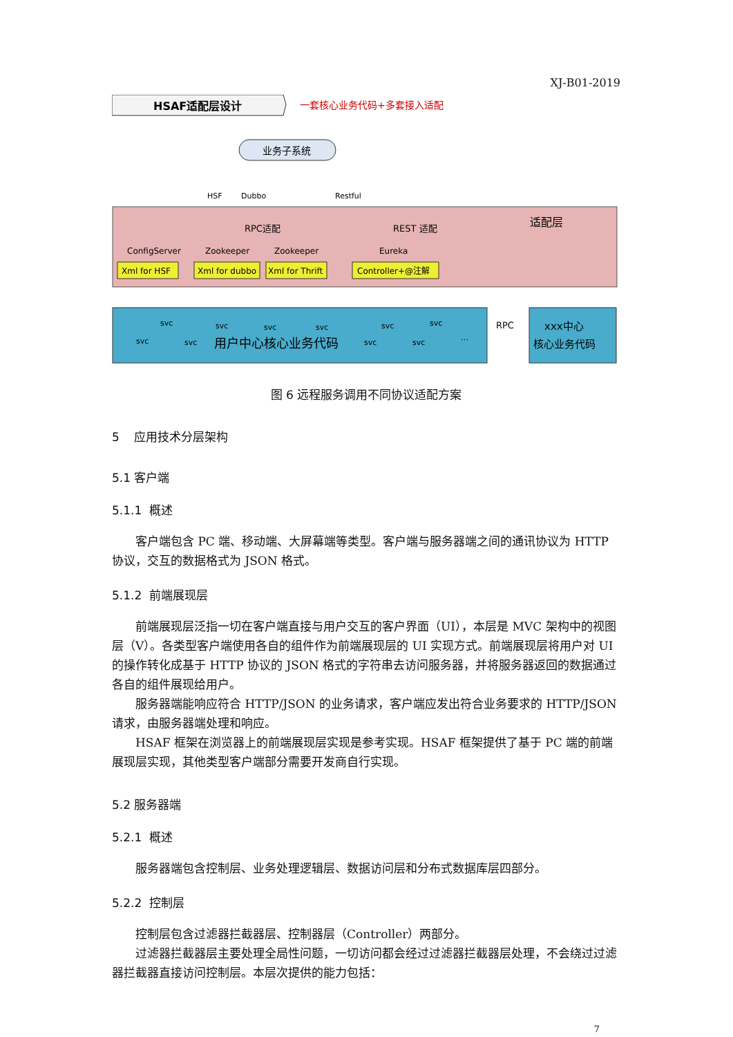XJ-B01-2019
HSAF适配层设计
一套核心业务代码+多套接入适配
业务子系统
HSF
Dubbo
Restful
适配层
RPC适配
REST 适配
Xml for HSF
Xml for dubbo
Xml for Thrift
Controller+@注解
ConfigServer
Zookeeper
Zookeeper
Eureka
用户中心核心业务代码
RPC
xxx中心
核心业务代码
svc
svc
svc
svc
svc
svc
svc
svc
svc
svc
…
图 6 远程服务调用不同协议适配方案
5 应用技术分层架构
5.1 客户端
5.1.1 概述
客户端包含 PC 端、移动端、大屏幕端等类型。客户端与服务器端之间的通讯协议为 HTTP 协议，交互的数据格式为 JSON 格式。
5.1.2 前端展现层
前端展现层泛指一切在客户端直接与用户交互的客户界面（UI），本层是 MVC 架构中的视图层（V）。各类型客户端使用各自的组件作为前端展现层的 UI 实现方式。前端展现层将用户对 UI 的操作转化成基于 HTTP 协议的 JSON 格式的字符串去访问服务器，并将服务器返回的数据通过各自的组件展现给用户。
服务器端能响应符合 HTTP/JSON 的业务请求，客户端应发出符合业务要求的 HTTP/JSON 请求，由服务器端处理和响应。
HSAF 框架在浏览器上的前端展现层实现是参考实现。HSAF 框架提供了基于 PC 端的前端展现层实现，其他类型客户端部分需要开发商自行实现。
5.2 服务器端
5.2.1 概述
服务器端包含控制层、业务处理逻辑层、数据访问层和分布式数据库层四部分。
5.2.2 控制层
控制层包含过滤器拦截器层、控制器层（Controller）两部分。
过滤器拦截器层主要处理全局性问题，一切访问都会经过过滤器拦截器层处理，不会绕过过滤器拦截器直接访问控制层。本层次提供的能力包括：
7